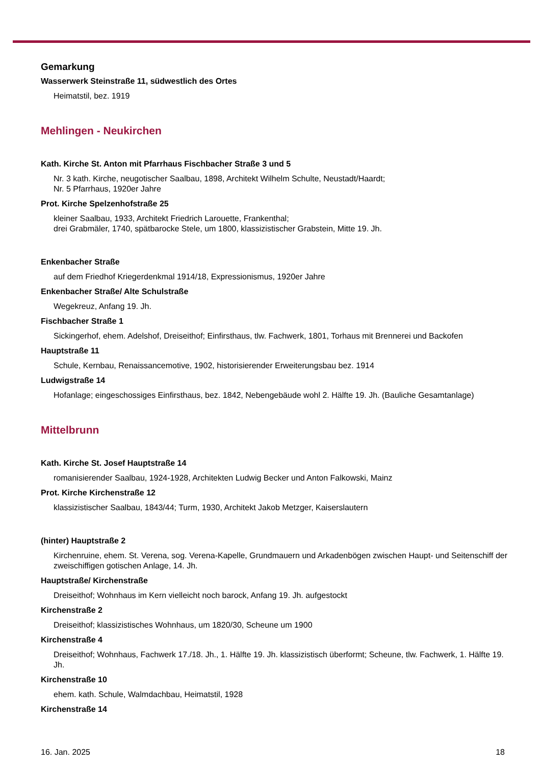Gemarkung
Wasserwerk Steinstraße 11, südwestlich des Ortes
Heimatstil, bez. 1919
Mehlingen - Neukirchen
Kath. Kirche St. Anton mit Pfarrhaus Fischbacher Straße 3 und 5
Nr. 3 kath. Kirche, neugotischer Saalbau, 1898, Architekt Wilhelm Schulte, Neustadt/Haardt;
Nr. 5 Pfarrhaus, 1920er Jahre
Prot. Kirche Spelzenhofstraße 25
kleiner Saalbau, 1933, Architekt Friedrich Larouette, Frankenthal;
drei Grabmäler, 1740, spätbarocke Stele, um 1800, klassizistischer Grabstein, Mitte 19. Jh.
Enkenbacher Straße
auf dem Friedhof Kriegerdenkmal 1914/18, Expressionismus, 1920er Jahre
Enkenbacher Straße/ Alte Schulstraße
Wegekreuz, Anfang 19. Jh.
Fischbacher Straße 1
Sickingerhof, ehem. Adelshof, Dreiseithof; Einfirsthaus, tlw. Fachwerk, 1801, Torhaus mit Brennerei und Backofen
Hauptstraße 11
Schule, Kernbau, Renaissancemotive, 1902, historisierender Erweiterungsbau bez. 1914
Ludwigstraße 14
Hofanlage; eingeschossiges Einfirsthaus, bez. 1842, Nebengebäude wohl 2. Hälfte 19. Jh. (Bauliche Gesamtanlage)
Mittelbrunn
Kath. Kirche St. Josef Hauptstraße 14
romanisierender Saalbau, 1924-1928, Architekten Ludwig Becker und Anton Falkowski, Mainz
Prot. Kirche Kirchenstraße 12
klassizistischer Saalbau, 1843/44; Turm, 1930, Architekt Jakob Metzger, Kaiserslautern
(hinter) Hauptstraße 2
Kirchenruine, ehem. St. Verena, sog. Verena-Kapelle, Grundmauern und Arkadenbögen zwischen Haupt- und Seitenschiff der zweischiffigen gotischen Anlage, 14. Jh.
Hauptstraße/ Kirchenstraße
Dreiseithof; Wohnhaus im Kern vielleicht noch barock, Anfang 19. Jh. aufgestockt
Kirchenstraße 2
Dreiseithof; klassizistisches Wohnhaus, um 1820/30, Scheune um 1900
Kirchenstraße 4
Dreiseithof; Wohnhaus, Fachwerk 17./18. Jh., 1. Hälfte 19. Jh. klassizistisch überformt; Scheune, tlw. Fachwerk, 1. Hälfte 19. Jh.
Kirchenstraße 10
ehem. kath. Schule, Walmdachbau, Heimatstil, 1928
Kirchenstraße 14
16. Jan. 2025 18